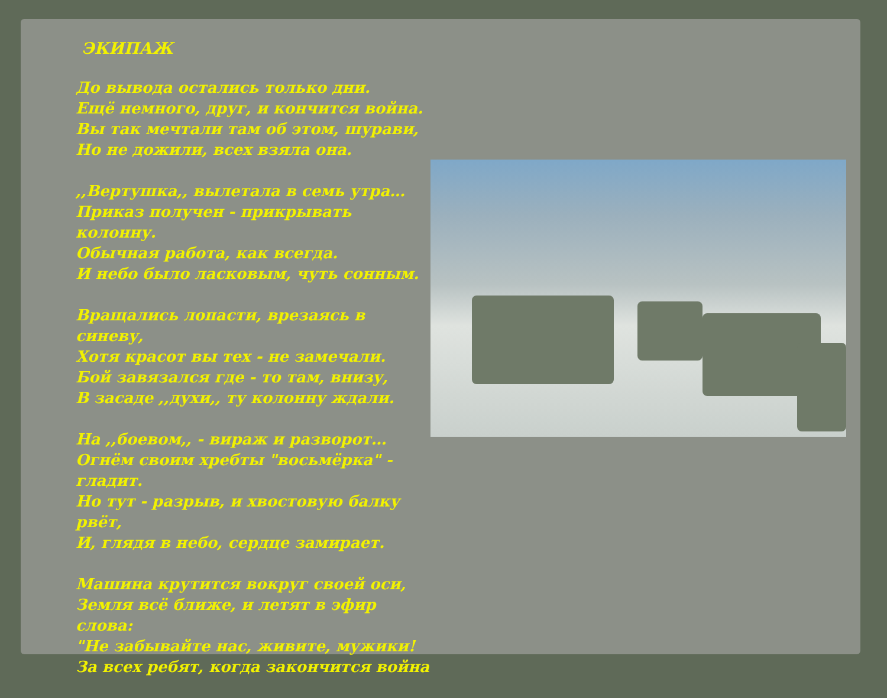ЭКИПАЖ
До вывода остались только дни.
Ещё немного, друг, и кончится война.
Вы так мечтали там об этом, шурави,
Но не дожили, всех взяла она.
,,Вертушка,, вылетала в семь утра…
Приказ получен - прикрывать колонну.
Обычная работа, как всегда.
И небо было ласковым, чуть сонным.
Вращались лопасти, врезаясь в синеву,
Хотя красот вы тех - не замечали.
Бой завязался где - то там, внизу,
В засаде ,,духи,, ту колонну ждали.
На ,,боевом,, - вираж и разворот…
Огнём своим хребты "восьмёрка" - гладит.
Но тут - разрыв, и хвостовую балку рвёт,
И, глядя в небо, сердце замирает.
Машина крутится вокруг своей оси,
Земля всё ближе, и летят в эфир слова:
"Не забывайте нас, живите, мужики!
За всех ребят, когда закончится война